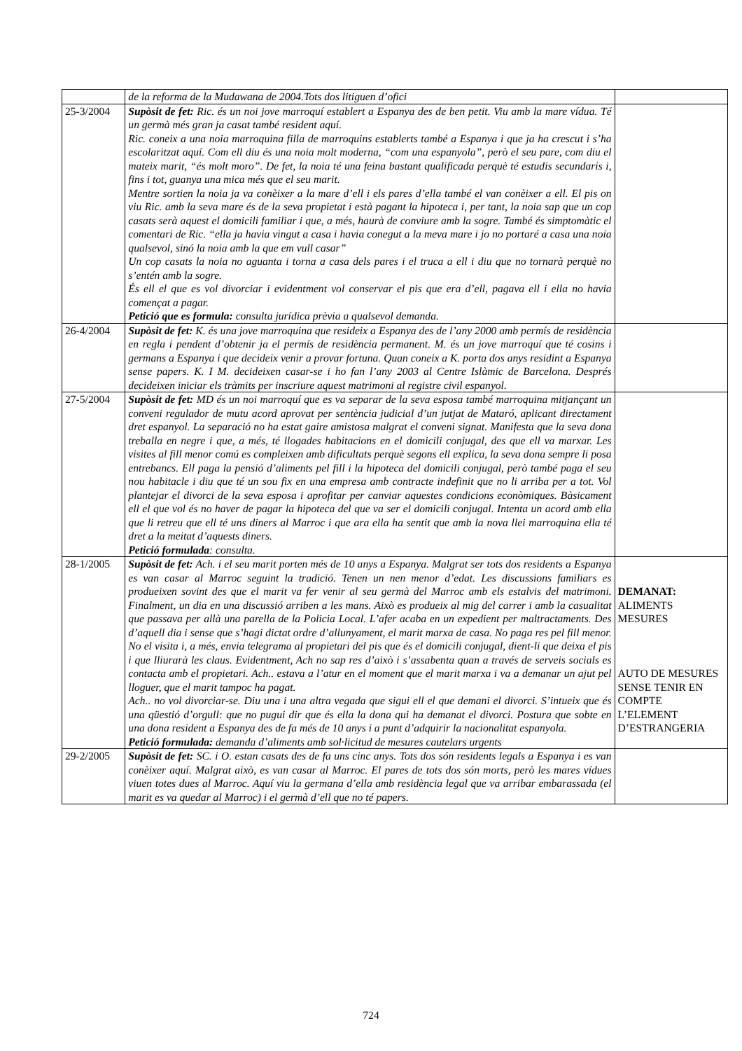| | de la reforma de la Mudawana de 2004.Tots dos litiguen d’ofici | |
| 25-3/2004 | Supòsit de fet: Ric. és un noi jove marroquí establert a Espanya des de ben petit. Viu amb la mare vídua. Té un germà més gran ja casat també resident aquí. Ric. coneix a una noia marroquina filla de marroquins establerts també a Espanya i que ja ha crescut i s’ha escolaritzat aquí. Com ell diu és una noia molt moderna, “com una espanyola”, però el seu pare, com diu el mateix marit, “és molt moro”. De fet, la noia té una feina bastant qualificada perquè té estudis secundaris i, fins i tot, guanya una mica més que el seu marit. Mentre sortien la noia ja va conèixer a la mare d’ell i els pares d’ella també el van conèixer a ell. El pis on viu Ric. amb la seva mare és de la seva propietat i està pagant la hipoteca i, per tant, la noia sap que un cop casats serà aquest el domicili familiar i que, a més, haurà de conviure amb la sogre. També és simptomàtic el comentari de Ric. “ella ja havia vingut a casa i havia conegut a la meva mare i jo no portaré a casa una noia qualsevol, sinó la noia amb la que em vull casar” Un cop casats la noia no aguanta i torna a casa dels pares i el truca a ell i diu que no tornarà perquè no s’entén amb la sogre. És ell el que es vol divorciar i evidentment vol conservar el pis que era d’ell, pagava ell i ella no havia començat a pagar. Petició que es formula: consulta jurídica prèvia a qualsevol demanda. | |
| 26-4/2004 | Supòsit de fet: K. és una jove marroquina que resideix a Espanya des de l’any 2000 amb permís de residència en regla i pendent d’obtenir ja el permís de residència permanent. M. és un jove marroquí que té cosins i germans a Espanya i que decideix venir a provar fortuna. Quan coneix a K. porta dos anys residint a Espanya sense papers. K. I M. decideixen casar-se i ho fan l’any 2003 al Centre Islàmic de Barcelona. Després decideixen iniciar els tràmits per inscriure aquest matrimoni al registre civil espanyol. | |
| 27-5/2004 | Supòsit de fet: MD és un noi marroquí que es va separar de la seva esposa també marroquina mitjançant un conveni regulador de mutu acord aprovat per sentència judicial d’un jutjat de Mataró, aplicant directament dret espanyol. La separació no ha estat gaire amistosa malgrat el conveni signat. Manifesta que la seva dona treballa en negre i que, a més, té llogades habitacions en el domicili conjugal, des que ell va marxar. Les visites al fill menor comú es compleixen amb dificultats perquè segons ell explica, la seva dona sempre li posa entrebancs. Ell paga la pensió d’aliments pel fill i la hipoteca del domicili conjugal, però també paga el seu nou habitacle i diu que té un sou fix en una empresa amb contracte indefinit que no li arriba per a tot. Vol plantejar el divorci de la seva esposa i aprofitar per canviar aquestes condicions econòmiques. Bàsicament ell el que vol és no haver de pagar la hipoteca del que va ser el domicili conjugal. Intenta un acord amb ella que li retreu que ell té uns diners al Marroc i que ara ella ha sentit que amb la nova llei marroquina ella té dret a la meitat d’aquests diners. Petició formulada : consulta. | |
| 28-1/2005 | Supòsit de fet: Ach. i el seu marit porten més de 10 anys a Espanya. Malgrat ser tots dos residents a Espanya es van casar al Marroc seguint la tradició. Tenen un nen menor d’edat. Les discussions familiars es produeixen sovint des que el marit va fer venir al seu germà del Marroc amb els estalvis del matrimoni. Finalment, un dia en una discussió arriben a les mans. Això es produeix al mig del carrer i amb la casualitat que passava per allà una parella de la Policia Local. L’afer acaba en un expedient per maltractaments. Des d’aquell dia i sense que s’hagi dictat ordre d’allunyament, el marit marxa de casa. No paga res pel fill menor. No el visita i, a més, envia telegrama al propietari del pis que és el domicili conjugal, dient-li que deixa el pis i que lliurarà les claus. Evidentment, Ach no sap res d’això i s’assabenta quan a través de serveis socials es contacta amb el propietari. Ach.. estava a l’atur en el moment que el marit marxa i va a demanar un ajut pel lloguer, que el marit tampoc ha pagat. Ach.. no vol divorciar-se. Diu una i una altra vegada que sigui ell el que demani el divorci. S’intueix que és una qüestió d’orgull: que no pugui dir que és ella la dona qui ha demanat el divorci. Postura que sobte en una dona resident a Espanya des de fa més de 10 anys i a punt d’adquirir la nacionalitat espanyola. Petició formulada: demanda d’aliments amb sol·licitud de mesures cautelars urgents | DEMANAT: ALIMENTS MESURES AUTO DE MESURES SENSE TENIR EN COMPTE L’ELEMENT D’ESTRANGERIA |
| 29-2/2005 | Supòsit de fet: SC. i O. estan casats des de fa uns cinc anys. Tots dos són residents legals a Espanya i es van conèixer aquí. Malgrat això, es van casar al Marroc. El pares de tots dos són morts, però les mares vídues viuen totes dues al Marroc. Aquí viu la germana d’ella amb residència legal que va arribar embarassada (el marit es va quedar al Marroc) i el germà d’ell que no té papers. | |
724